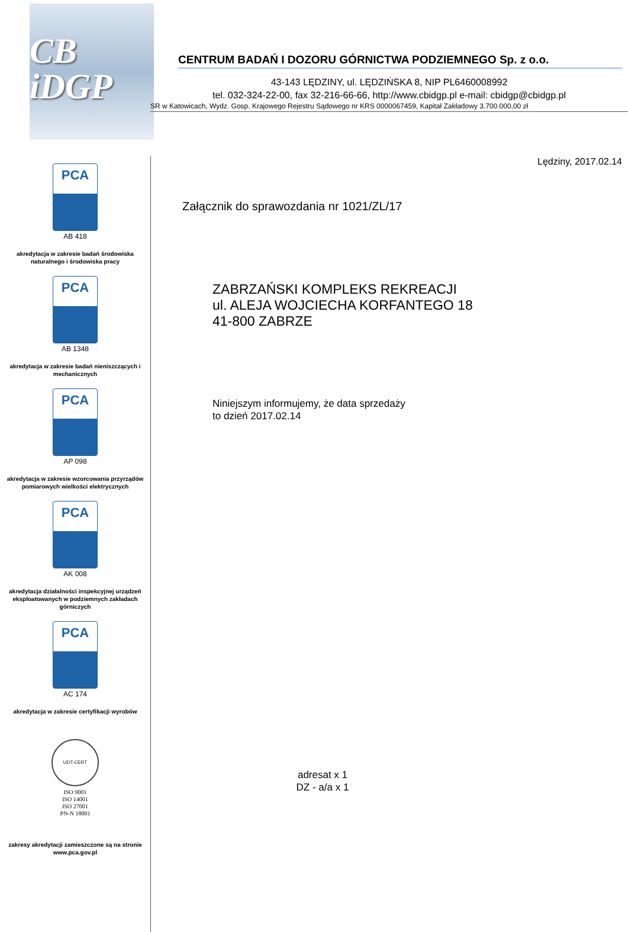CB
iDGP
PCA
AB 418
akredytacja w zakresie badań środowiska naturalnego i środowiska pracy
PCA
AB 1348
akredytacja w zakresie badań nieniszczących i mechanicznych
PCA
AP 098
akredytacja w zakresie wzorcowania przyrządów pomiarowych wielkości elektrycznych
PCA
AK 008
akredytacja działalności inspekcyjnej urządzeń eksploatowanych w podziemnych zakładach górniczych
PCA
AC 174
akredytacja w zakresie certyfikacji wyrobów
UDT-CERT
ISO 9001
ISO 14001
ISO 27001
PN-N 18001
zakresy akredytacji zamieszczone są na stronie www.pca.gov.pl
CENTRUM BADAŃ I DOZORU GÓRNICTWA PODZIEMNEGO Sp. z o.o.
43-143 LĘDZINY, ul. LĘDZIŃSKA 8, NIP PL6460008992
tel. 032-324-22-00, fax 32-216-66-66, http://www.cbidgp.pl e-mail: cbidgp@cbidgp.pl
SR w Katowicach, Wydz. Gosp. Krajowego Rejestru Sądowego nr KRS 0000067459, Kapitał Zakładowy 3.700.000,00 zł
Lędziny, 2017.02.14
Załącznik do sprawozdania nr 1021/ZL/17
ZABRZAŃSKI KOMPLEKS REKREACJI
ul. ALEJA WOJCIECHA KORFANTEGO 18
41-800 ZABRZE
Niniejszym informujemy, że data sprzedaży
to dzień 2017.02.14
adresat x 1
DZ - a/a x 1